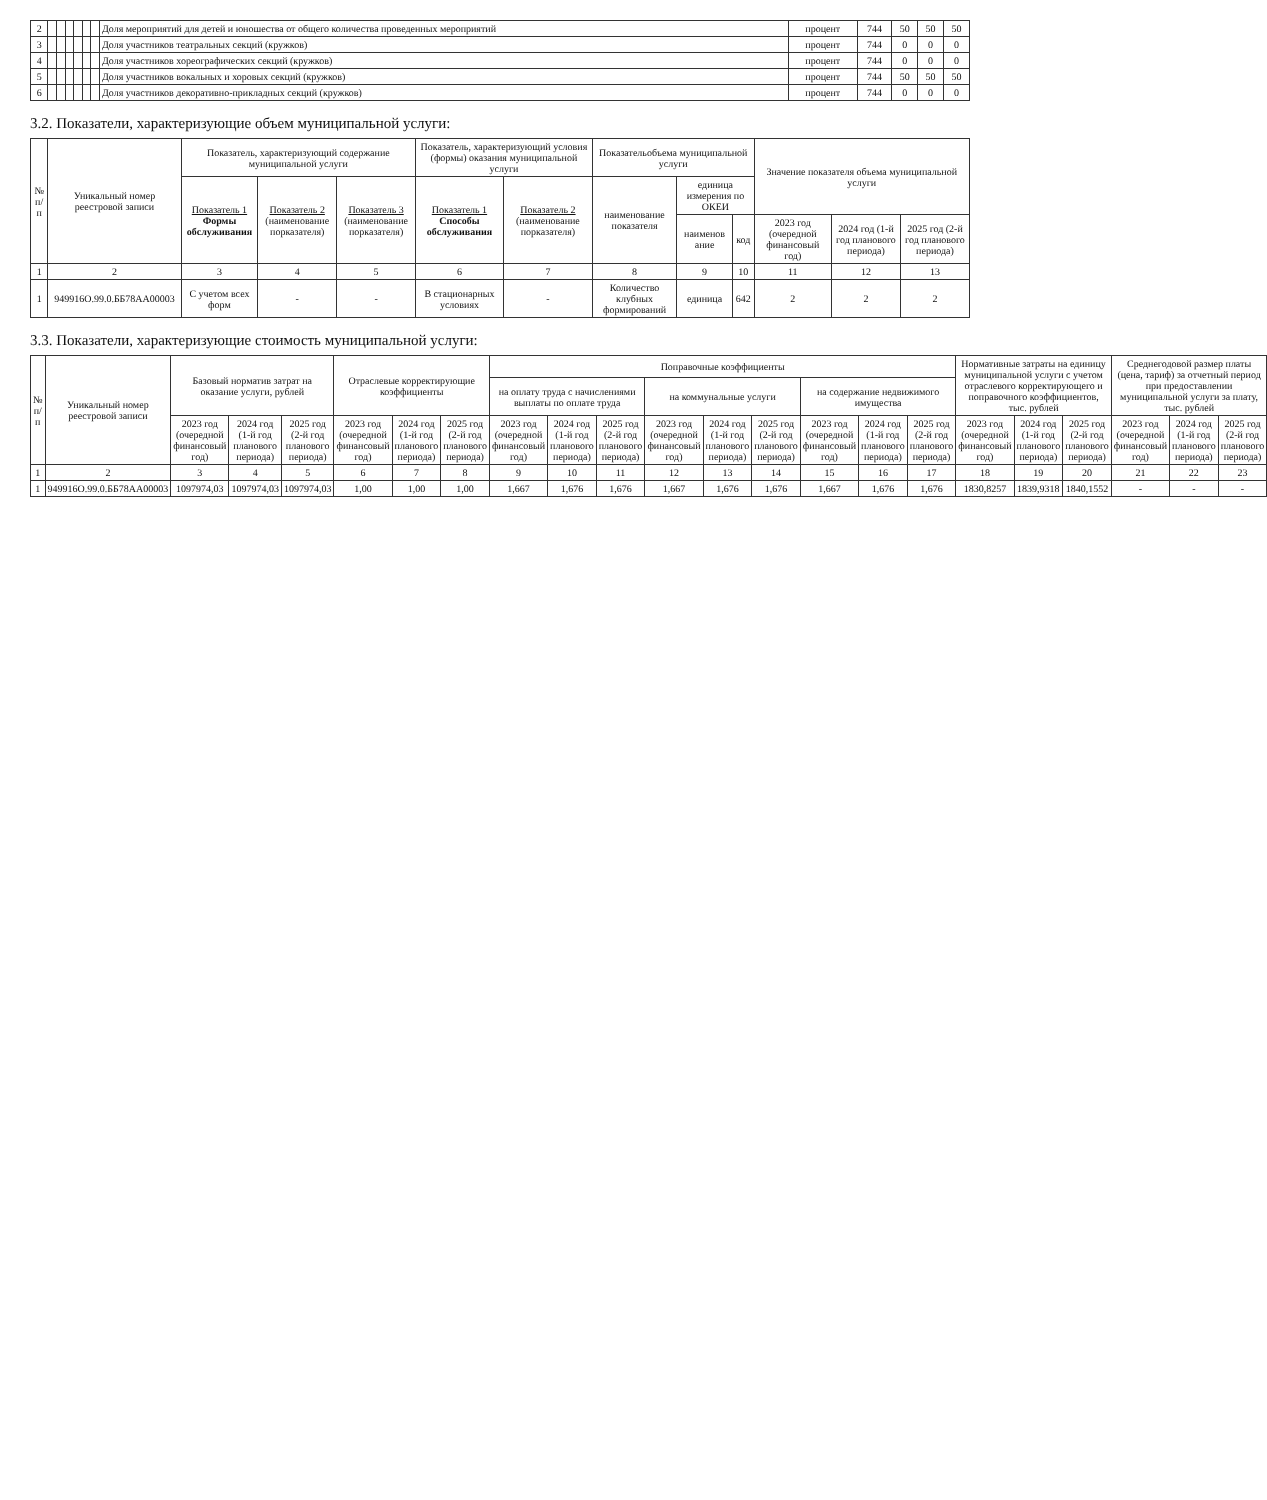| 2 | | | | | | | Доля мероприятий для детей и юношества от общего количества проведенных мероприятий | процент | 744 | 50 | 50 | 50 |
| 3 | | | | | | | Доля участников театральных секций (кружков) | процент | 744 | 0 | 0 | 0 |
| 4 | | | | | | | Доля участников хореографических секций (кружков) | процент | 744 | 0 | 0 | 0 |
| 5 | | | | | | | Доля участников вокальных и хоровых секций (кружков) | процент | 744 | 50 | 50 | 50 |
| 6 | | | | | | | Доля участников декоративно-прикладных секций (кружков) | процент | 744 | 0 | 0 | 0 |
3.2. Показатели, характеризующие объем муниципальной услуги:
| № п/п | Уникальный номер реестровой записи | Показатель, характеризующий содержание муниципальной услуги | | | Показатель, характеризующий условия (формы) оказания муниципальной услуги | | Показательобъема муниципальной услуги | | | Значение показателя объема муниципальной услуги | | |
| --- | --- | --- | --- | --- | --- | --- | --- | --- | --- | --- | --- | --- |
| | | Показатель 1 Формы обслуживания | Показатель 2 (наименование порказателя) | Показатель 3 (наименование порказателя) | Показатель 1 Способы обслуживания | Показатель 2 (наименование порказателя) | наименование показателя | единица измерения по ОКЕИ | | | | |
| | | | | | | | | наименов ание | код | 2023 год (очередной финансовый год) | 2024 год (1-й год планового периода) | 2025 год (2-й год планового периода) |
| 1 | 2 | 3 | 4 | 5 | 6 | 7 | 8 | 9 | 10 | 11 | 12 | 13 |
| 1 | 949916О.99.0.ББ78АА00003 | С учетом всех форм | - | - | В стационарных условиях | - | Количество клубных формирований | единица | 642 | 2 | 2 | 2 |
3.3. Показатели, характеризующие стоимость муниципальной услуги:
| № п/п | Уникальный номер реестровой записи | Базовый норматив затрат на оказание услуги, рублей | | | Отраслевые корректирующие коэффициенты | | | Поправочные коэффициенты | | | | | | | | | Нормативные затраты на единицу муниципальной услуги с учетом отраслевого корректирующего и поправочного коэффициентов, тыс. рублей | | | Среднегодовой размер платы (цена, тариф) за отчетный период при предоставлении муниципальной услуги за плату, тыс. рублей | | |
| --- | --- | --- | --- | --- | --- | --- | --- | --- | --- | --- | --- | --- | --- | --- | --- | --- | --- | --- | --- | --- | --- | --- |
| | | | | | | | | на оплату труда с начислениями выплаты по оплате труда | | | на коммунальные услуги | | | на содержание недвижимого имущества | | | | | | | | |
| | | 2023 год (очередной финансовый год) | 2024 год (1-й год планового периода) | 2025 год (2-й год планового периода) | 2023 год (очередной финансовый год) | 2024 год (1-й год планового периода) | 2025 год (2-й год планового периода) | 2023 год (очередной финансовый год) | 2024 год (1-й год планового периода) | 2025 год (2-й год планового периода) | 2023 год (очередной финансовый год) | 2024 год (1-й год планового периода) | 2025 год (2-й год планового периода) | 2023 год (очередной финансовый год) | 2024 год (1-й год планового периода) | 2025 год (2-й год планового периода) | 2023 год (очередной финансовый год) | 2024 год (1-й год планового периода) | 2025 год (2-й год планового периода) | 2023 год (очередной финансовый год) | 2024 год (1-й год планового периода) | 2025 год (2-й год планового периода) |
| 1 | 2 | 3 | 4 | 5 | 6 | 7 | 8 | 9 | 10 | 11 | 12 | 13 | 14 | 15 | 16 | 17 | 18 | 19 | 20 | 21 | 22 | 23 |
| 1 | 949916О.99.0.ББ78АА00003 | 1097974,03 | 1097974,03 | 1097974,03 | 1,00 | 1,00 | 1,00 | 1,667 | 1,676 | 1,676 | 1,667 | 1,676 | 1,676 | 1,667 | 1,676 | 1,676 | 1830,8257 | 1839,9318 | 1840,1552 | - | - | - |